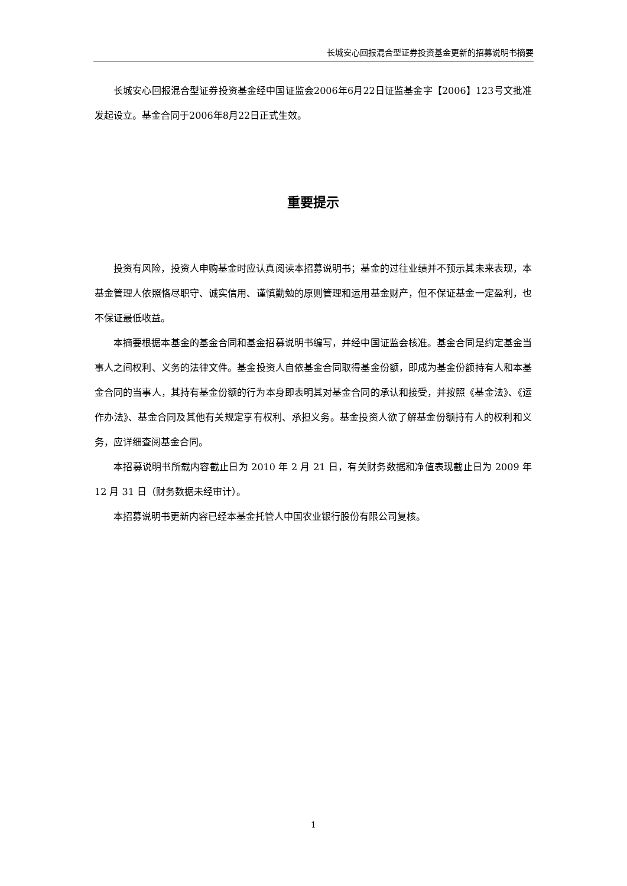长城安心回报混合型证券投资基金更新的招募说明书摘要
长城安心回报混合型证券投资基金经中国证监会2006年6月22日证监基金字【2006】123号文批准发起设立。基金合同于2006年8月22日正式生效。
重要提示
投资有风险，投资人申购基金时应认真阅读本招募说明书；基金的过往业绩并不预示其未来表现，本基金管理人依照恪尽职守、诚实信用、谨慎勤勉的原则管理和运用基金财产，但不保证基金一定盈利，也不保证最低收益。
本摘要根据本基金的基金合同和基金招募说明书编写，并经中国证监会核准。基金合同是约定基金当事人之间权利、义务的法律文件。基金投资人自依基金合同取得基金份额，即成为基金份额持有人和本基金合同的当事人，其持有基金份额的行为本身即表明其对基金合同的承认和接受，并按照《基金法》、《运作办法》、基金合同及其他有关规定享有权利、承担义务。基金投资人欲了解基金份额持有人的权利和义务，应详细查阅基金合同。
本招募说明书所载内容截止日为 2010 年 2 月 21 日，有关财务数据和净值表现截止日为 2009 年 12 月 31 日（财务数据未经审计）。
本招募说明书更新内容已经本基金托管人中国农业银行股份有限公司复核。
1